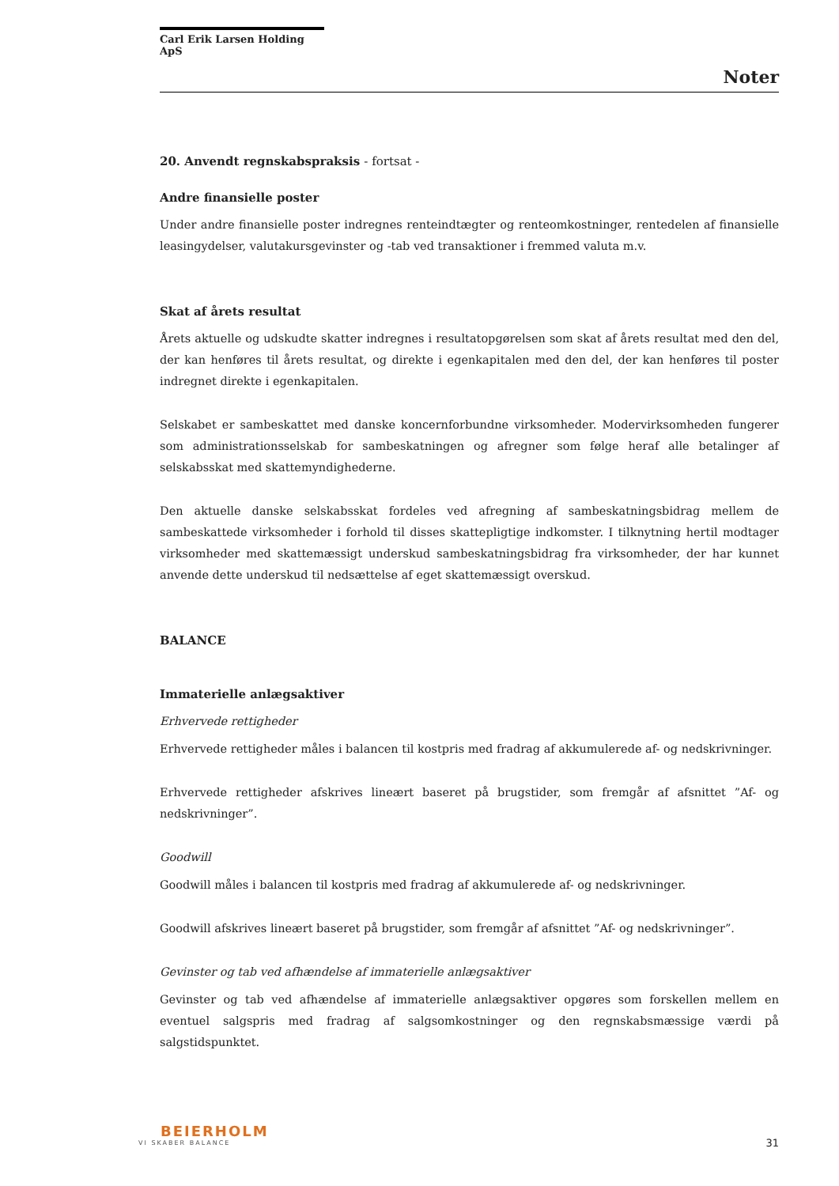Carl Erik Larsen Holding ApS
Noter
20. Anvendt regnskabspraksis - fortsat -
Andre finansielle poster
Under andre finansielle poster indregnes renteindtægter og renteomkostninger, rentedelen af finansielle leasingydelser, valutakursgevinster og -tab ved transaktioner i fremmed valuta m.v.
Skat af årets resultat
Årets aktuelle og udskudte skatter indregnes i resultatopgørelsen som skat af årets resultat med den del, der kan henføres til årets resultat, og direkte i egenkapitalen med den del, der kan henføres til poster indregnet direkte i egenkapitalen.
Selskabet er sambeskattet med danske koncernforbundne virksomheder. Modervirksomheden fungerer som administrationsselskab for sambeskatningen og afregner som følge heraf alle betalinger af selskabsskat med skattemyndighederne.
Den aktuelle danske selskabsskat fordeles ved afregning af sambeskatningsbidrag mellem de sambeskattede virksomheder i forhold til disses skattepligtige indkomster. I tilknytning hertil modtager virksomheder med skattemæssigt underskud sambeskatningsbidrag fra virksomheder, der har kunnet anvende dette underskud til nedsættelse af eget skattemæssigt overskud.
BALANCE
Immaterielle anlægsaktiver
Erhvervede rettigheder
Erhvervede rettigheder måles i balancen til kostpris med fradrag af akkumulerede af- og nedskrivninger.
Erhvervede rettigheder afskrives lineært baseret på brugstider, som fremgår af afsnittet ”Af- og nedskrivninger”.
Goodwill
Goodwill måles i balancen til kostpris med fradrag af akkumulerede af- og nedskrivninger.
Goodwill afskrives lineært baseret på brugstider, som fremgår af afsnittet ”Af- og nedskrivninger”.
Gevinster og tab ved afhændelse af immaterielle anlægsaktiver
Gevinster og tab ved afhændelse af immaterielle anlægsaktiver opgøres som forskellen mellem en eventuel salgspris med fradrag af salgsomkostninger og den regnskabsmæssige værdi på salgstidspunktet.
BEIERHOLM
VI SKABER BALANCE
31